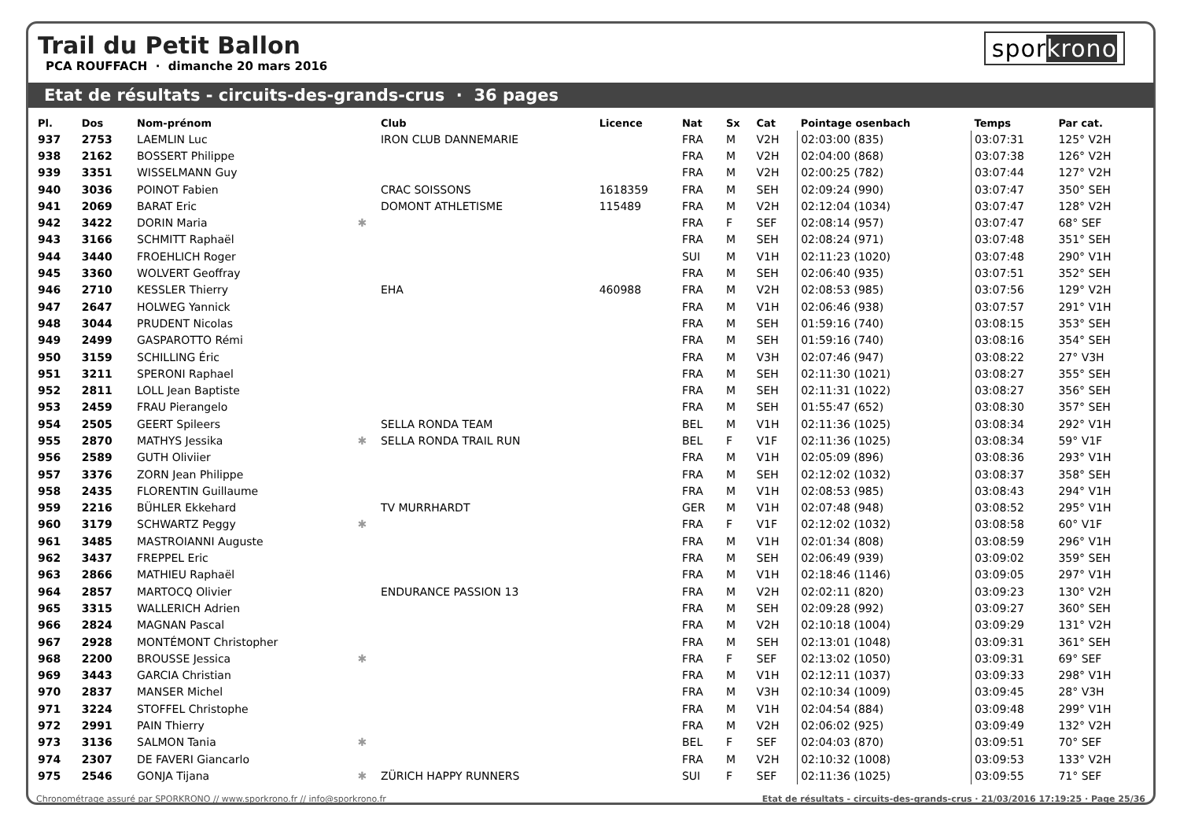sporkrono
Trail du Petit Ballon
PCA ROUFFACH · dimanche 20 mars 2016
Etat de résultats - circuits-des-grands-crus · 36 pages
| Pl. | Dos | Nom-prénom | | Club | Licence | Nat | Sx | Cat | Pointage osenbach | Temps | Par cat. |
| --- | --- | --- | --- | --- | --- | --- | --- | --- | --- | --- | --- |
| 937 | 2753 | LAEMLIN Luc | | IRON CLUB DANNEMARIE | | FRA | M | V2H | 02:03:00 (835) | 03:07:31 | 125° V2H |
| 938 | 2162 | BOSSERT Philippe | | | | FRA | M | V2H | 02:04:00 (868) | 03:07:38 | 126° V2H |
| 939 | 3351 | WISSELMANN Guy | | | | FRA | M | V2H | 02:00:25 (782) | 03:07:44 | 127° V2H |
| 940 | 3036 | POINOT Fabien | | CRAC SOISSONS | 1618359 | FRA | M | SEH | 02:09:24 (990) | 03:07:47 | 350° SEH |
| 941 | 2069 | BARAT Eric | | DOMONT ATHLETISME | 115489 | FRA | M | V2H | 02:12:04 (1034) | 03:07:47 | 128° V2H |
| 942 | 3422 | DORIN Maria | ✱ | | | FRA | F | SEF | 02:08:14 (957) | 03:07:47 | 68° SEF |
| 943 | 3166 | SCHMITT Raphaël | | | | FRA | M | SEH | 02:08:24 (971) | 03:07:48 | 351° SEH |
| 944 | 3440 | FROEHLICH Roger | | | | SUI | M | V1H | 02:11:23 (1020) | 03:07:48 | 290° V1H |
| 945 | 3360 | WOLVERT Geoffray | | | | FRA | M | SEH | 02:06:40 (935) | 03:07:51 | 352° SEH |
| 946 | 2710 | KESSLER Thierry | | EHA | 460988 | FRA | M | V2H | 02:08:53 (985) | 03:07:56 | 129° V2H |
| 947 | 2647 | HOLWEG Yannick | | | | FRA | M | V1H | 02:06:46 (938) | 03:07:57 | 291° V1H |
| 948 | 3044 | PRUDENT Nicolas | | | | FRA | M | SEH | 01:59:16 (740) | 03:08:15 | 353° SEH |
| 949 | 2499 | GASPAROTTO Rémi | | | | FRA | M | SEH | 01:59:16 (740) | 03:08:16 | 354° SEH |
| 950 | 3159 | SCHILLING Éric | | | | FRA | M | V3H | 02:07:46 (947) | 03:08:22 | 27° V3H |
| 951 | 3211 | SPERONI Raphael | | | | FRA | M | SEH | 02:11:30 (1021) | 03:08:27 | 355° SEH |
| 952 | 2811 | LOLL Jean Baptiste | | | | FRA | M | SEH | 02:11:31 (1022) | 03:08:27 | 356° SEH |
| 953 | 2459 | FRAU Pierangelo | | | | FRA | M | SEH | 01:55:47 (652) | 03:08:30 | 357° SEH |
| 954 | 2505 | GEERT Spileers | | SELLA RONDA TEAM | | BEL | M | V1H | 02:11:36 (1025) | 03:08:34 | 292° V1H |
| 955 | 2870 | MATHYS Jessika | ✱ | SELLA RONDA TRAIL RUN | | BEL | F | V1F | 02:11:36 (1025) | 03:08:34 | 59° V1F |
| 956 | 2589 | GUTH Oliviier | | | | FRA | M | V1H | 02:05:09 (896) | 03:08:36 | 293° V1H |
| 957 | 3376 | ZORN Jean Philippe | | | | FRA | M | SEH | 02:12:02 (1032) | 03:08:37 | 358° SEH |
| 958 | 2435 | FLORENTIN Guillaume | | | | FRA | M | V1H | 02:08:53 (985) | 03:08:43 | 294° V1H |
| 959 | 2216 | BÜHLER Ekkehard | | TV MURRHARDT | | GER | M | V1H | 02:07:48 (948) | 03:08:52 | 295° V1H |
| 960 | 3179 | SCHWARTZ Peggy | ✱ | | | FRA | F | V1F | 02:12:02 (1032) | 03:08:58 | 60° V1F |
| 961 | 3485 | MASTROIANNI Auguste | | | | FRA | M | V1H | 02:01:34 (808) | 03:08:59 | 296° V1H |
| 962 | 3437 | FREPPEL Eric | | | | FRA | M | SEH | 02:06:49 (939) | 03:09:02 | 359° SEH |
| 963 | 2866 | MATHIEU Raphaël | | | | FRA | M | V1H | 02:18:46 (1146) | 03:09:05 | 297° V1H |
| 964 | 2857 | MARTOCQ Olivier | | ENDURANCE PASSION 13 | | FRA | M | V2H | 02:02:11 (820) | 03:09:23 | 130° V2H |
| 965 | 3315 | WALLERICH Adrien | | | | FRA | M | SEH | 02:09:28 (992) | 03:09:27 | 360° SEH |
| 966 | 2824 | MAGNAN Pascal | | | | FRA | M | V2H | 02:10:18 (1004) | 03:09:29 | 131° V2H |
| 967 | 2928 | MONTÉMONT Christopher | | | | FRA | M | SEH | 02:13:01 (1048) | 03:09:31 | 361° SEH |
| 968 | 2200 | BROUSSE Jessica | ✱ | | | FRA | F | SEF | 02:13:02 (1050) | 03:09:31 | 69° SEF |
| 969 | 3443 | GARCIA Christian | | | | FRA | M | V1H | 02:12:11 (1037) | 03:09:33 | 298° V1H |
| 970 | 2837 | MANSER Michel | | | | FRA | M | V3H | 02:10:34 (1009) | 03:09:45 | 28° V3H |
| 971 | 3224 | STOFFEL Christophe | | | | FRA | M | V1H | 02:04:54 (884) | 03:09:48 | 299° V1H |
| 972 | 2991 | PAIN Thierry | | | | FRA | M | V2H | 02:06:02 (925) | 03:09:49 | 132° V2H |
| 973 | 3136 | SALMON Tania | ✱ | | | BEL | F | SEF | 02:04:03 (870) | 03:09:51 | 70° SEF |
| 974 | 2307 | DE FAVERI Giancarlo | | | | FRA | M | V2H | 02:10:32 (1008) | 03:09:53 | 133° V2H |
| 975 | 2546 | GONJA Tijana | ✱ | ZÜRICH HAPPY RUNNERS | | SUI | F | SEF | 02:11:36 (1025) | 03:09:55 | 71° SEF |
Chronométrage assuré par SPORKRONO // www.sporkrono.fr // info@sporkrono.fr Etat de résultats - circuits-des-grands-crus · 21/03/2016 17:19:25 · Page 25/36